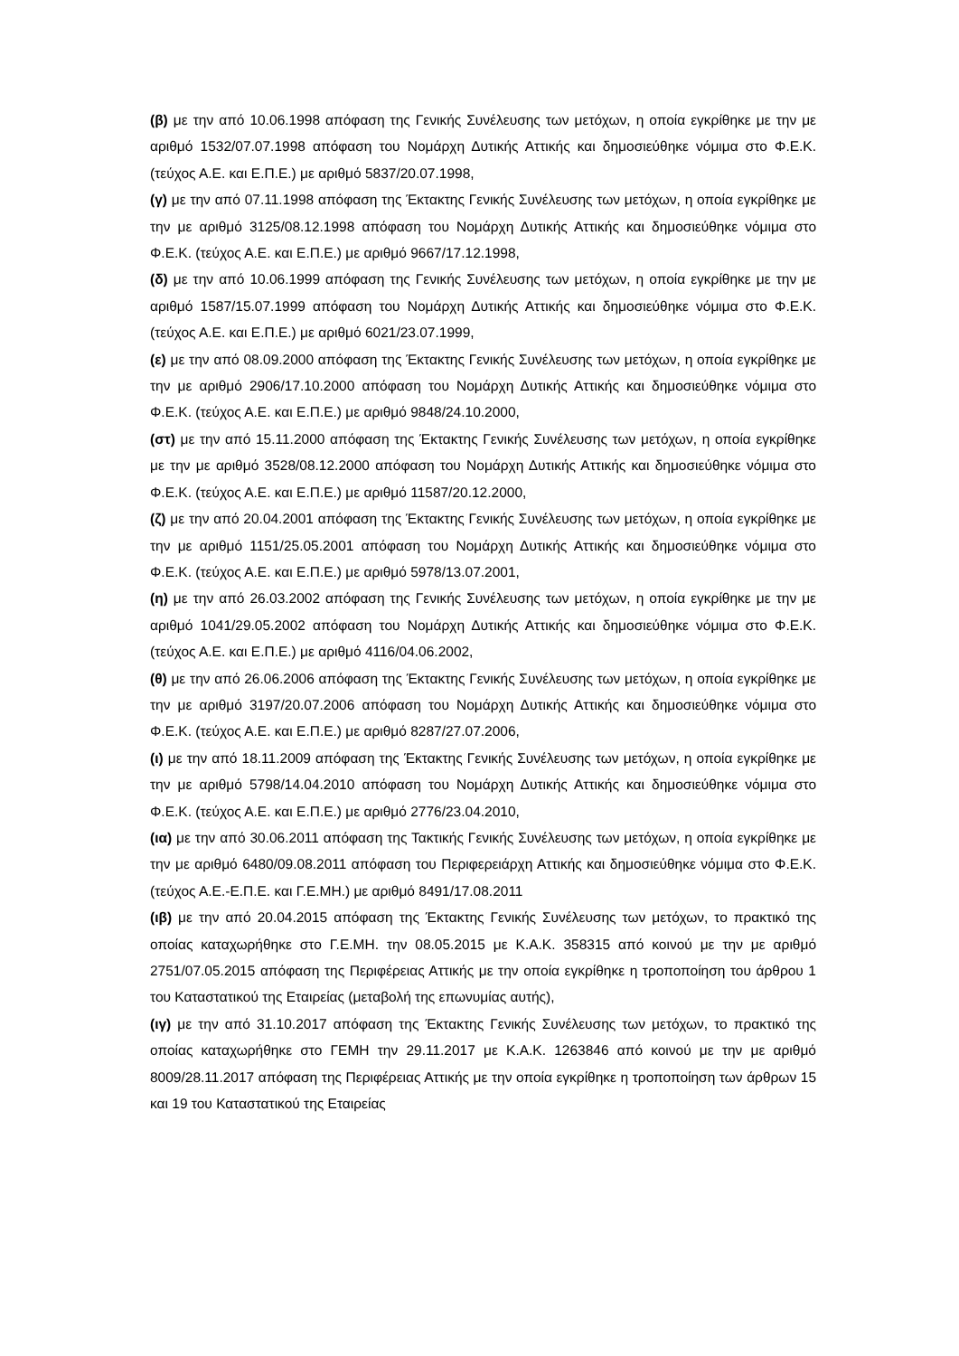(β) με την από 10.06.1998 απόφαση της Γενικής Συνέλευσης των μετόχων, η οποία εγκρίθηκε με την με αριθμό 1532/07.07.1998 απόφαση του Νομάρχη Δυτικής Αττικής και δημοσιεύθηκε νόμιμα στο Φ.Ε.Κ. (τεύχος Α.Ε. και Ε.Π.Ε.) με αριθμό 5837/20.07.1998,
(γ) με την από 07.11.1998 απόφαση της Έκτακτης Γενικής Συνέλευσης των μετόχων, η οποία εγκρίθηκε με την με αριθμό 3125/08.12.1998 απόφαση του Νομάρχη Δυτικής Αττικής και δημοσιεύθηκε νόμιμα στο Φ.Ε.Κ. (τεύχος Α.Ε. και Ε.Π.Ε.) με αριθμό 9667/17.12.1998,
(δ) με την από 10.06.1999 απόφαση της Γενικής Συνέλευσης των μετόχων, η οποία εγκρίθηκε με την με αριθμό 1587/15.07.1999 απόφαση του Νομάρχη Δυτικής Αττικής και δημοσιεύθηκε νόμιμα στο Φ.Ε.Κ. (τεύχος Α.Ε. και Ε.Π.Ε.) με αριθμό 6021/23.07.1999,
(ε) με την από 08.09.2000 απόφαση της Έκτακτης Γενικής Συνέλευσης των μετόχων, η οποία εγκρίθηκε με την με αριθμό 2906/17.10.2000 απόφαση του Νομάρχη Δυτικής Αττικής και δημοσιεύθηκε νόμιμα στο Φ.Ε.Κ. (τεύχος Α.Ε. και Ε.Π.Ε.) με αριθμό 9848/24.10.2000,
(στ) με την από 15.11.2000 απόφαση της Έκτακτης Γενικής Συνέλευσης των μετόχων, η οποία εγκρίθηκε με την με αριθμό 3528/08.12.2000 απόφαση του Νομάρχη Δυτικής Αττικής και δημοσιεύθηκε νόμιμα στο Φ.Ε.Κ. (τεύχος Α.Ε. και Ε.Π.Ε.) με αριθμό 11587/20.12.2000,
(ζ) με την από 20.04.2001 απόφαση της Έκτακτης Γενικής Συνέλευσης των μετόχων, η οποία εγκρίθηκε με την με αριθμό 1151/25.05.2001 απόφαση του Νομάρχη Δυτικής Αττικής και δημοσιεύθηκε νόμιμα στο Φ.Ε.Κ. (τεύχος Α.Ε. και Ε.Π.Ε.) με αριθμό 5978/13.07.2001,
(η) με την από 26.03.2002 απόφαση της Γενικής Συνέλευσης των μετόχων, η οποία εγκρίθηκε με την με αριθμό 1041/29.05.2002 απόφαση του Νομάρχη Δυτικής Αττικής και δημοσιεύθηκε νόμιμα στο Φ.Ε.Κ. (τεύχος Α.Ε. και Ε.Π.Ε.) με αριθμό 4116/04.06.2002,
(θ) με την από 26.06.2006 απόφαση της Έκτακτης Γενικής Συνέλευσης των μετόχων, η οποία εγκρίθηκε με την με αριθμό 3197/20.07.2006 απόφαση του Νομάρχη Δυτικής Αττικής και δημοσιεύθηκε νόμιμα στο Φ.Ε.Κ. (τεύχος Α.Ε. και Ε.Π.Ε.) με αριθμό 8287/27.07.2006,
(ι) με την από 18.11.2009 απόφαση της Έκτακτης Γενικής Συνέλευσης των μετόχων, η οποία εγκρίθηκε με την με αριθμό 5798/14.04.2010 απόφαση του Νομάρχη Δυτικής Αττικής και δημοσιεύθηκε νόμιμα στο Φ.Ε.Κ. (τεύχος Α.Ε. και Ε.Π.Ε.) με αριθμό 2776/23.04.2010,
(ια) με την από 30.06.2011 απόφαση της Τακτικής Γενικής Συνέλευσης των μετόχων, η οποία εγκρίθηκε με την με αριθμό 6480/09.08.2011 απόφαση του Περιφερειάρχη Αττικής και δημοσιεύθηκε νόμιμα στο Φ.Ε.Κ. (τεύχος Α.Ε.-Ε.Π.Ε. και Γ.Ε.ΜΗ.) με αριθμό 8491/17.08.2011
(ιβ) με την από 20.04.2015 απόφαση της Έκτακτης Γενικής Συνέλευσης των μετόχων, το πρακτικό της οποίας καταχωρήθηκε στο Γ.Ε.ΜΗ. την 08.05.2015 με Κ.Α.Κ. 358315 από κοινού με την με αριθμό 2751/07.05.2015 απόφαση της Περιφέρειας Αττικής με την οποία εγκρίθηκε η τροποποίηση του άρθρου 1 του Καταστατικού της Εταιρείας (μεταβολή της επωνυμίας αυτής),
(ιγ) με την από 31.10.2017 απόφαση της Έκτακτης Γενικής Συνέλευσης των μετόχων, το πρακτικό της οποίας καταχωρήθηκε στο ΓΕΜΗ την 29.11.2017 με Κ.Α.Κ. 1263846 από κοινού με την με αριθμό 8009/28.11.2017 απόφαση της Περιφέρειας Αττικής με την οποία εγκρίθηκε η τροποποίηση των άρθρων 15 και 19 του Καταστατικού της Εταιρείας